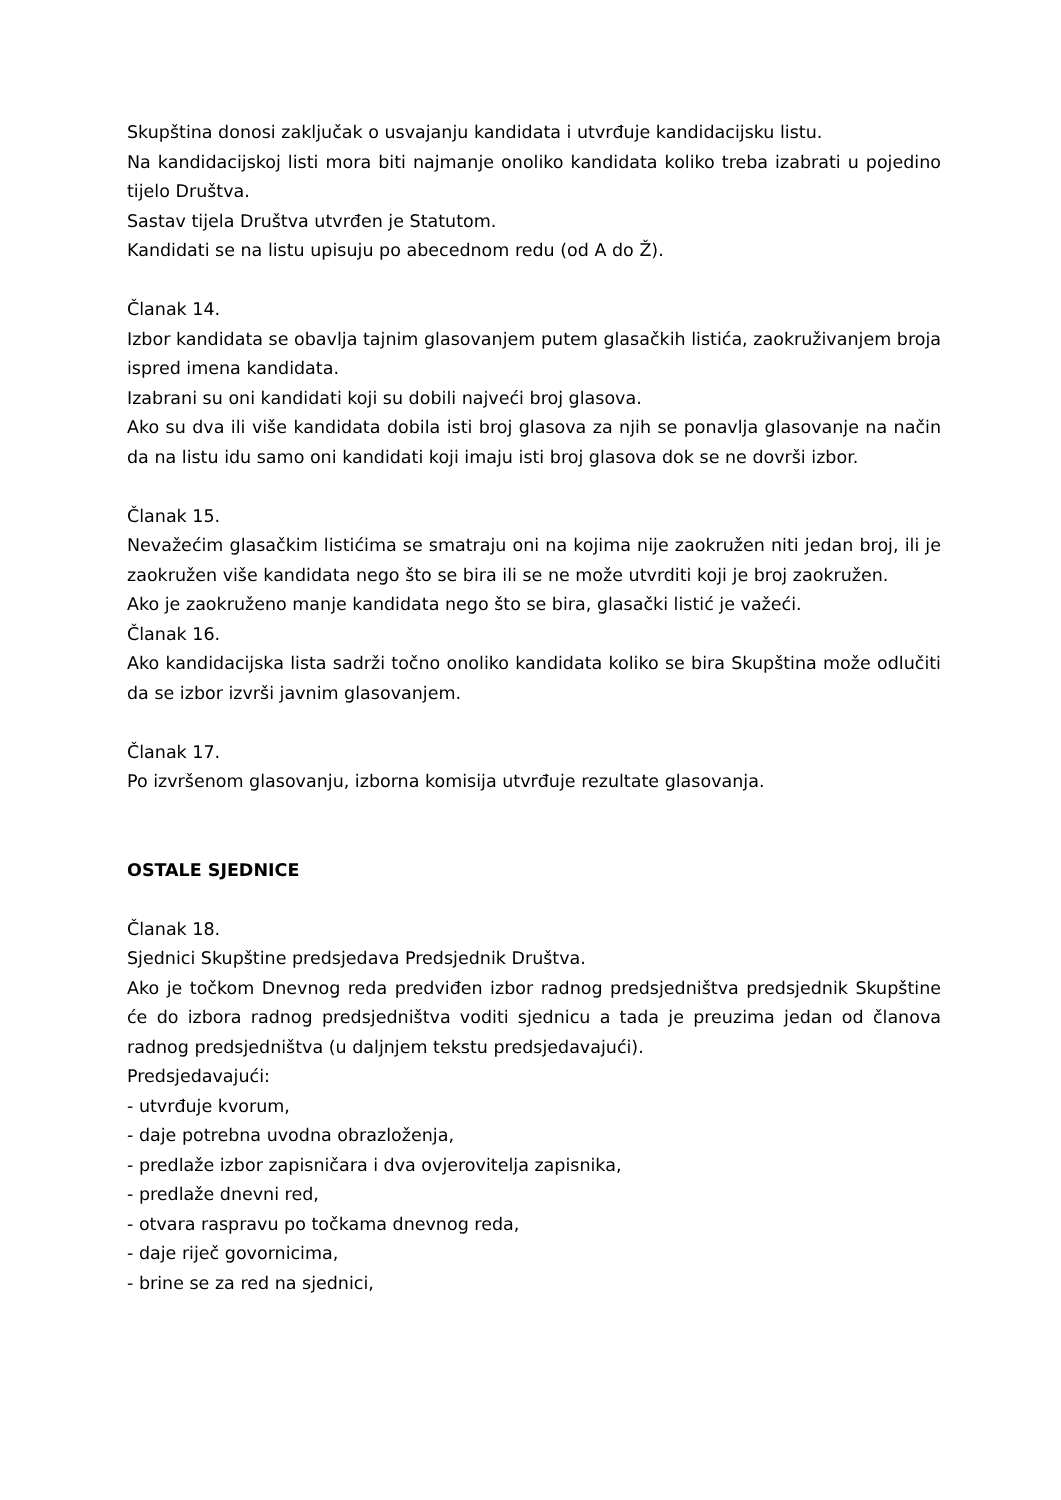Skupština donosi zaključak o usvajanju kandidata i utvrđuje kandidacijsku listu.
Na kandidacijskoj listi mora biti najmanje onoliko kandidata koliko treba izabrati u pojedino tijelo Društva.
Sastav tijela Društva utvrđen je Statutom.
Kandidati se na listu upisuju po abecednom redu (od A do Ž).
Članak 14.
Izbor kandidata se obavlja tajnim glasovanjem putem glasačkih listića, zaokruživanjem broja ispred imena kandidata.
Izabrani su oni kandidati koji su dobili najveći broj glasova.
Ako su dva ili više kandidata dobila isti broj glasova za njih se ponavlja glasovanje na način da na listu idu samo oni kandidati koji imaju isti broj glasova dok se ne dovrši izbor.
Članak 15.
Nevažećim glasačkim listićima se smatraju oni na kojima nije zaokružen niti jedan broj, ili je zaokružen više kandidata nego što se bira ili se ne može utvrditi koji je broj zaokružen.
Ako je zaokruženo manje kandidata nego što se bira, glasački listić je važeći.
Članak 16.
Ako kandidacijska lista sadrži točno onoliko kandidata koliko se bira Skupština može odlučiti da se izbor izvrši javnim glasovanjem.
Članak 17.
Po izvršenom glasovanju, izborna komisija utvrđuje rezultate glasovanja.
OSTALE SJEDNICE
Članak 18.
Sjednici Skupštine predsjedava Predsjednik Društva.
Ako je točkom Dnevnog reda predviđen izbor radnog predsjedništva predsjednik Skupštine će do izbora radnog predsjedništva voditi sjednicu a tada je preuzima jedan od članova radnog predsjedništva (u daljnjem tekstu predsjedavajući).
Predsjedavajući:
- utvrđuje kvorum,
- daje potrebna uvodna obrazloženja,
- predlaže izbor zapisničara i dva ovjerovitelja zapisnika,
- predlaže dnevni red,
- otvara raspravu po točkama dnevnog reda,
- daje riječ govornicima,
- brine se za red na sjednici,